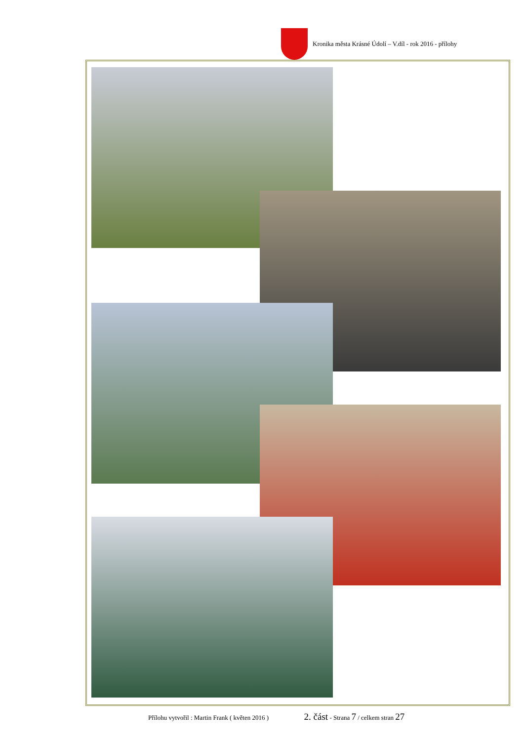Kronika města Krásné Údolí – V.díl - rok 2016 - přílohy
Přílohu vytvořil : Martin Frank ( květen 2016 ) 2. část - Strana 7 / celkem stran 27